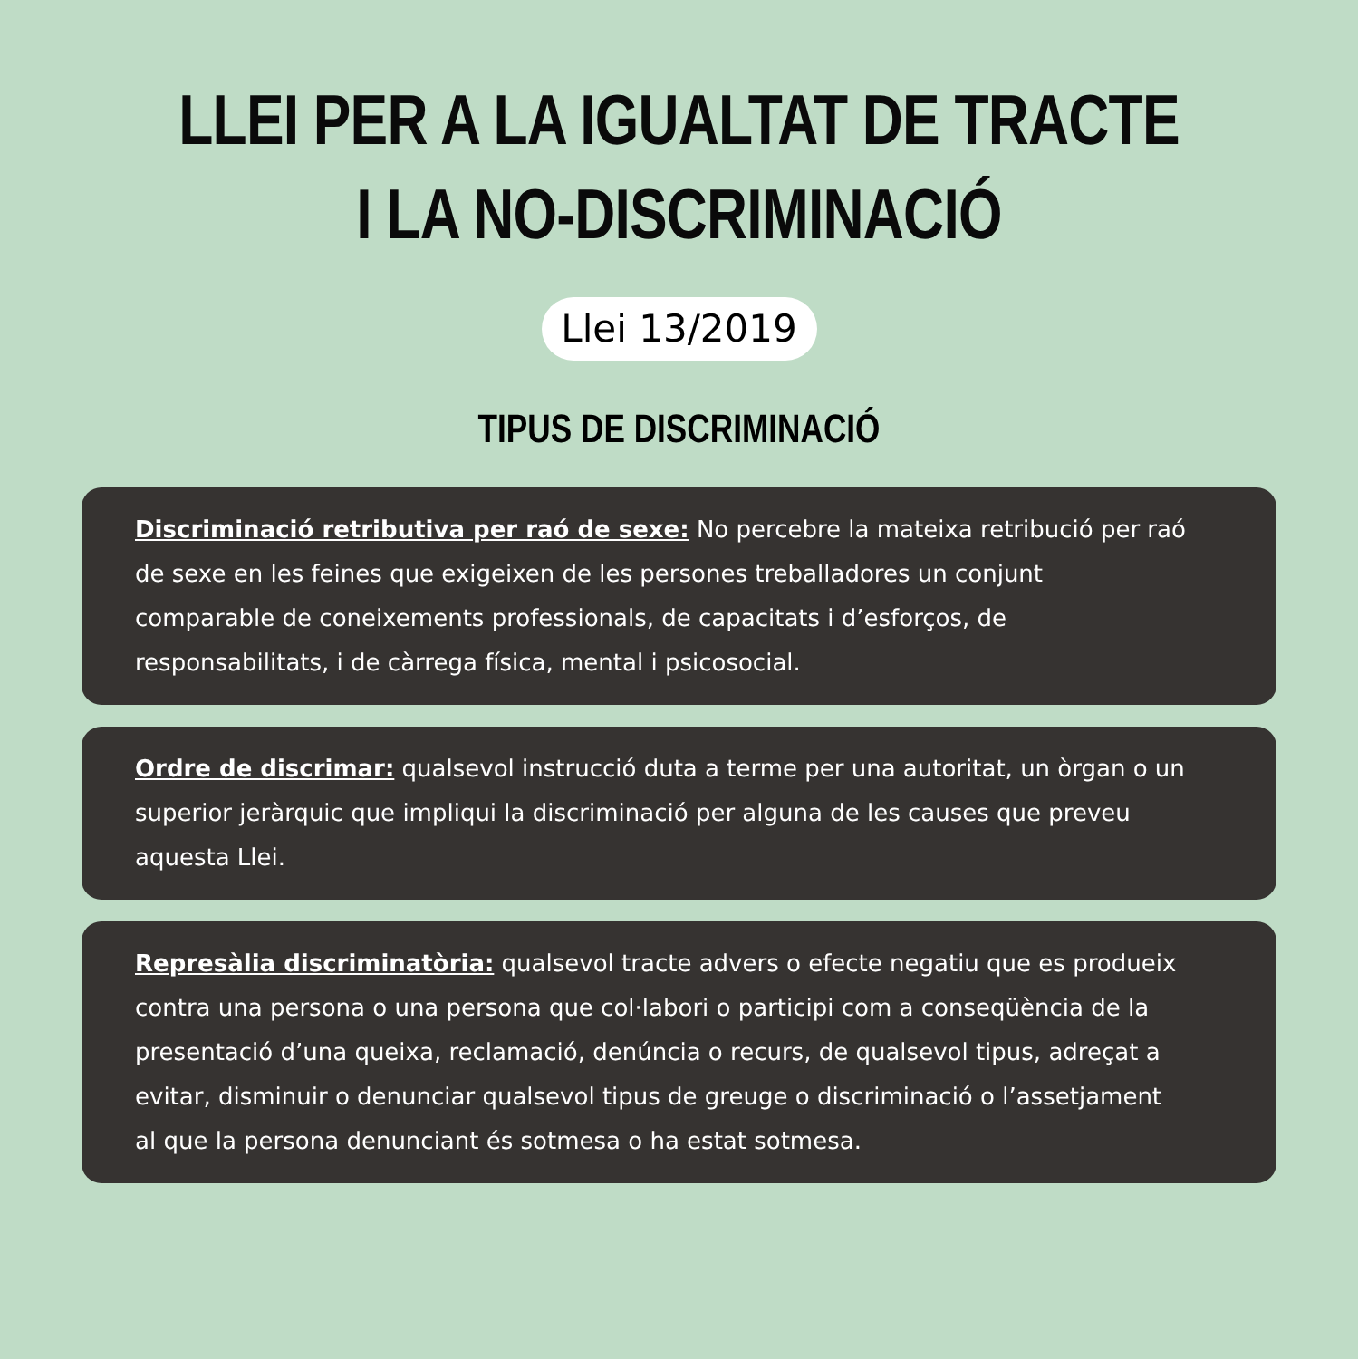LLEI PER A LA IGUALTAT DE TRACTE
I LA NO-DISCRIMINACIÓ
Llei 13/2019
TIPUS DE DISCRIMINACIÓ
Discriminació retributiva per raó de sexe: No percebre la mateixa retribució per raó de sexe en les feines que exigeixen de les persones treballadores un conjunt comparable de coneixements professionals, de capacitats i d’esforços, de responsabilitats, i de càrrega física, mental i psicosocial.
Ordre de discrimar: qualsevol instrucció duta a terme per una autoritat, un òrgan o un superior jeràrquic que impliqui la discriminació per alguna de les causes que preveu aquesta Llei.
Represàlia discriminatòria: qualsevol tracte advers o efecte negatiu que es produeix contra una persona o una persona que col·labori o participi com a conseqüència de la presentació d’una queixa, reclamació, denúncia o recurs, de qualsevol tipus, adreçat a evitar, disminuir o denunciar qualsevol tipus de greuge o discriminació o l’assetjament al que la persona denunciant és sotmesa o ha estat sotmesa.